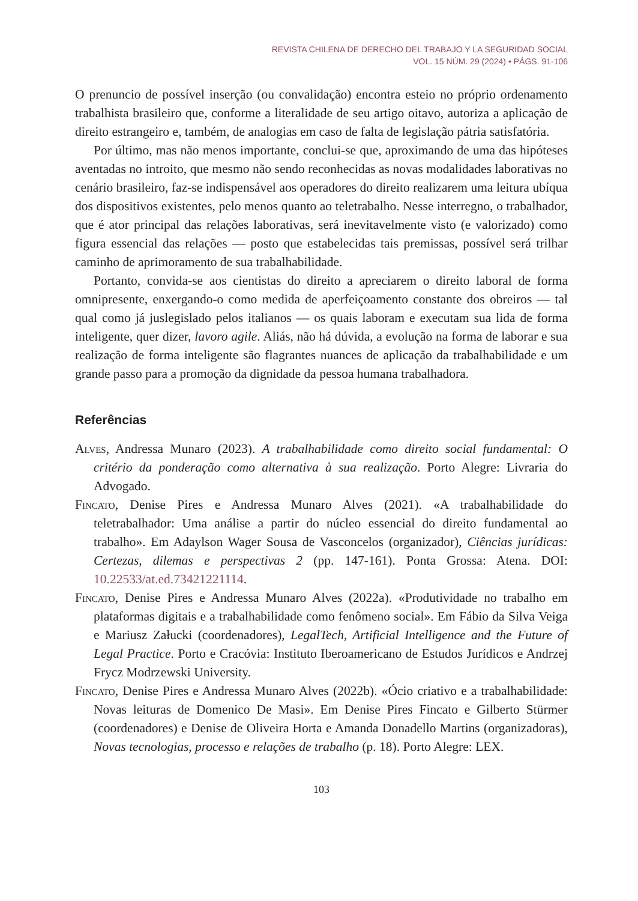REVISTA CHILENA DE DERECHO DEL TRABAJO Y LA SEGURIDAD SOCIAL
VOL. 15 NÚM. 29 (2024) • PÁGS. 91-106
O prenuncio de possível inserção (ou convalidação) encontra esteio no próprio ordenamento trabalhista brasileiro que, conforme a literalidade de seu artigo oitavo, autoriza a aplicação de direito estrangeiro e, também, de analogias em caso de falta de legislação pátria satisfatória.
Por último, mas não menos importante, conclui-se que, aproximando de uma das hipóteses aventadas no introito, que mesmo não sendo reconhecidas as novas modalidades laborativas no cenário brasileiro, faz-se indispensável aos operadores do direito realizarem uma leitura ubíqua dos dispositivos existentes, pelo menos quanto ao teletrabalho. Nesse interregno, o trabalhador, que é ator principal das relações laborativas, será inevitavelmente visto (e valorizado) como figura essencial das relações — posto que estabelecidas tais premissas, possível será trilhar caminho de aprimoramento de sua trabalhabilidade.
Portanto, convida-se aos cientistas do direito a apreciarem o direito laboral de forma omnipresente, enxergando-o como medida de aperfeiçoamento constante dos obreiros — tal qual como já juslegislado pelos italianos — os quais laboram e executam sua lida de forma inteligente, quer dizer, lavoro agile. Aliás, não há dúvida, a evolução na forma de laborar e sua realização de forma inteligente são flagrantes nuances de aplicação da trabalhabilidade e um grande passo para a promoção da dignidade da pessoa humana trabalhadora.
Referências
Alves, Andressa Munaro (2023). A trabalhabilidade como direito social fundamental: O critério da ponderação como alternativa à sua realização. Porto Alegre: Livraria do Advogado.
Fincato, Denise Pires e Andressa Munaro Alves (2021). «A trabalhabilidade do teletrabalhador: Uma análise a partir do núcleo essencial do direito fundamental ao trabalho». Em Adaylson Wager Sousa de Vasconcelos (organizador), Ciências jurídicas: Certezas, dilemas e perspectivas 2 (pp. 147-161). Ponta Grossa: Atena. DOI: 10.22533/at.ed.73421221114.
Fincato, Denise Pires e Andressa Munaro Alves (2022a). «Produtividade no trabalho em plataformas digitais e a trabalhabilidade como fenômeno social». Em Fábio da Silva Veiga e Mariusz Załucki (coordenadores), LegalTech, Artificial Intelligence and the Future of Legal Practice. Porto e Cracóvia: Instituto Iberoamericano de Estudos Jurídicos e Andrzej Frycz Modrzewski University.
Fincato, Denise Pires e Andressa Munaro Alves (2022b). «Ócio criativo e a trabalhabilidade: Novas leituras de Domenico De Masi». Em Denise Pires Fincato e Gilberto Stürmer (coordenadores) e Denise de Oliveira Horta e Amanda Donadello Martins (organizadoras), Novas tecnologias, processo e relações de trabalho (p. 18). Porto Alegre: LEX.
103